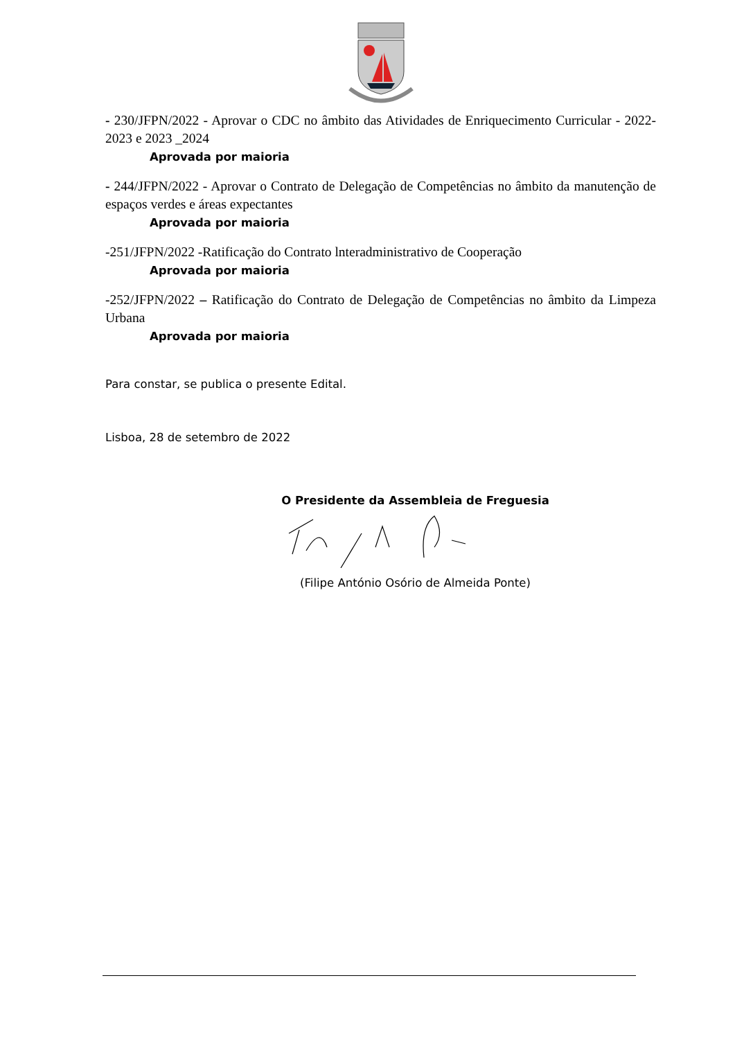- 230/JFPN/2022 - Aprovar o CDC no âmbito das Atividades de Enriquecimento Curricular - 2022-2023 e 2023 _2024
Aprovada por maioria
- 244/JFPN/2022 - Aprovar o Contrato de Delegação de Competências no âmbito da manutenção de espaços verdes e áreas expectantes
Aprovada por maioria
-251/JFPN/2022 -Ratificação do Contrato lnteradministrativo de Cooperação
Aprovada por maioria
-252/JFPN/2022 – Ratificação do Contrato de Delegação de Competências no âmbito da Limpeza Urbana
Aprovada por maioria
Para constar, se publica o presente Edital.
Lisboa, 28 de setembro de 2022
O Presidente da Assembleia de Freguesia
(Filipe António Osório de Almeida Ponte)